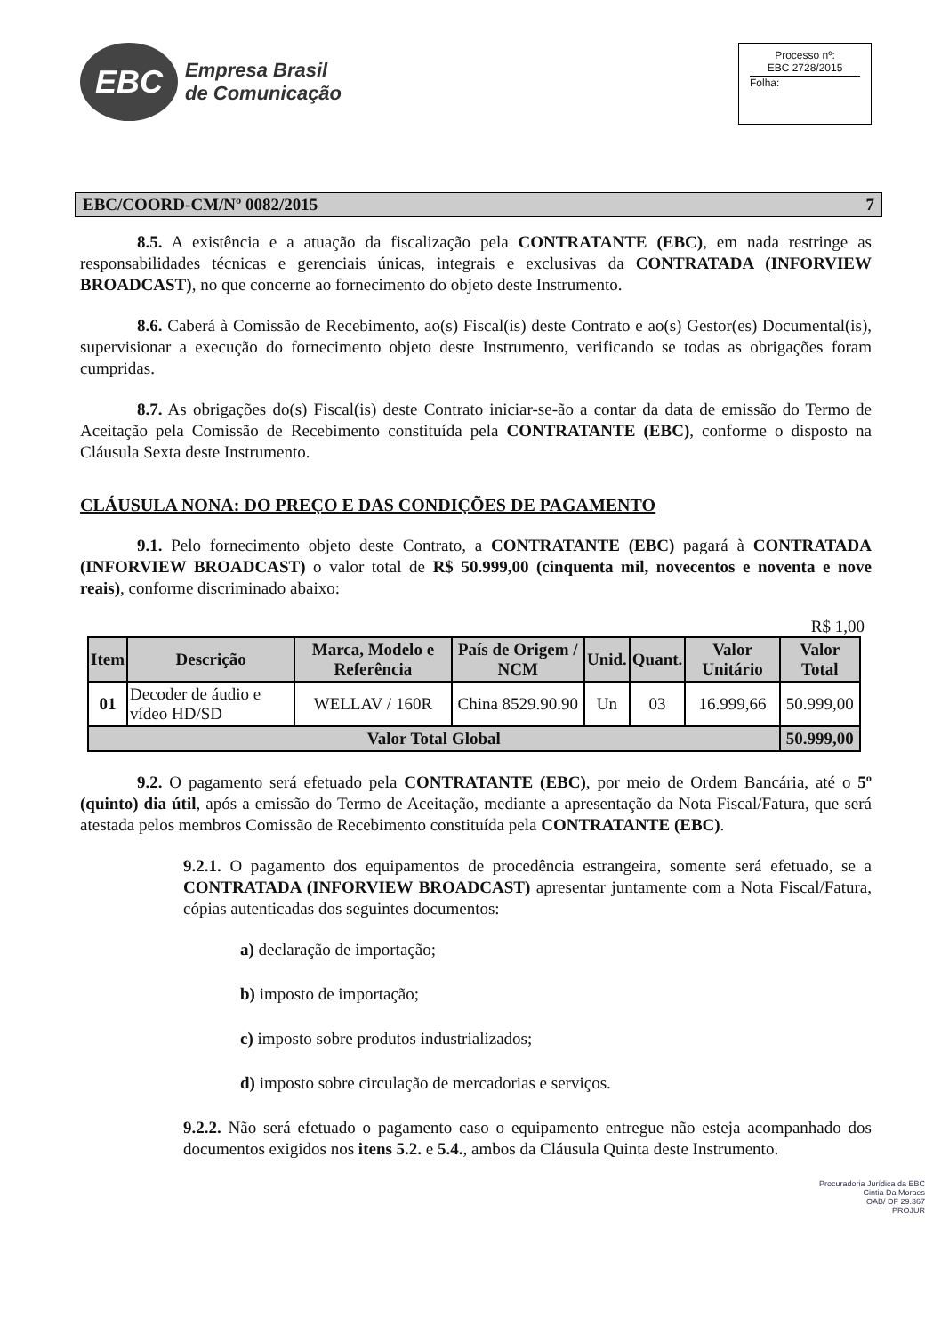EBC
Empresa Brasil
de Comunicação
Processo nº:
EBC 2728/2015
Folha:
EBC/COORD-CM/Nº 0082/2015 7
8.5. A existência e a atuação da fiscalização pela CONTRATANTE (EBC), em nada restringe as responsabilidades técnicas e gerenciais únicas, integrais e exclusivas da CONTRATADA (INFORVIEW BROADCAST), no que concerne ao fornecimento do objeto deste Instrumento.
8.6. Caberá à Comissão de Recebimento, ao(s) Fiscal(is) deste Contrato e ao(s) Gestor(es) Documental(is), supervisionar a execução do fornecimento objeto deste Instrumento, verificando se todas as obrigações foram cumpridas.
8.7. As obrigações do(s) Fiscal(is) deste Contrato iniciar-se-ão a contar da data de emissão do Termo de Aceitação pela Comissão de Recebimento constituída pela CONTRATANTE (EBC), conforme o disposto na Cláusula Sexta deste Instrumento.
CLÁUSULA NONA: DO PREÇO E DAS CONDIÇÕES DE PAGAMENTO
9.1. Pelo fornecimento objeto deste Contrato, a CONTRATANTE (EBC) pagará à CONTRATADA (INFORVIEW BROADCAST) o valor total de R$ 50.999,00 (cinquenta mil, novecentos e noventa e nove reais), conforme discriminado abaixo:
R$ 1,00
| Item | Descrição | Marca, Modelo e Referência | País de Origem / NCM | Unid. | Quant. | Valor Unitário | Valor Total |
| --- | --- | --- | --- | --- | --- | --- | --- |
| 01 | Decoder de áudio e vídeo HD/SD | WELLAV / 160R | China 8529.90.90 | Un | 03 | 16.999,66 | 50.999,00 |
| Valor Total Global | | | | | | | 50.999,00 |
9.2. O pagamento será efetuado pela CONTRATANTE (EBC), por meio de Ordem Bancária, até o 5º (quinto) dia útil, após a emissão do Termo de Aceitação, mediante a apresentação da Nota Fiscal/Fatura, que será atestada pelos membros Comissão de Recebimento constituída pela CONTRATANTE (EBC).
9.2.1. O pagamento dos equipamentos de procedência estrangeira, somente será efetuado, se a CONTRATADA (INFORVIEW BROADCAST) apresentar juntamente com a Nota Fiscal/Fatura, cópias autenticadas dos seguintes documentos:
a) declaração de importação;
b) imposto de importação;
c) imposto sobre produtos industrializados;
d) imposto sobre circulação de mercadorias e serviços.
9.2.2. Não será efetuado o pagamento caso o equipamento entregue não esteja acompanhado dos documentos exigidos nos itens 5.2. e 5.4., ambos da Cláusula Quinta deste Instrumento.
Procuradoria Jurídica da EBC
Cintia Da Moraes
OAB/ DF 29.367
PROJUR